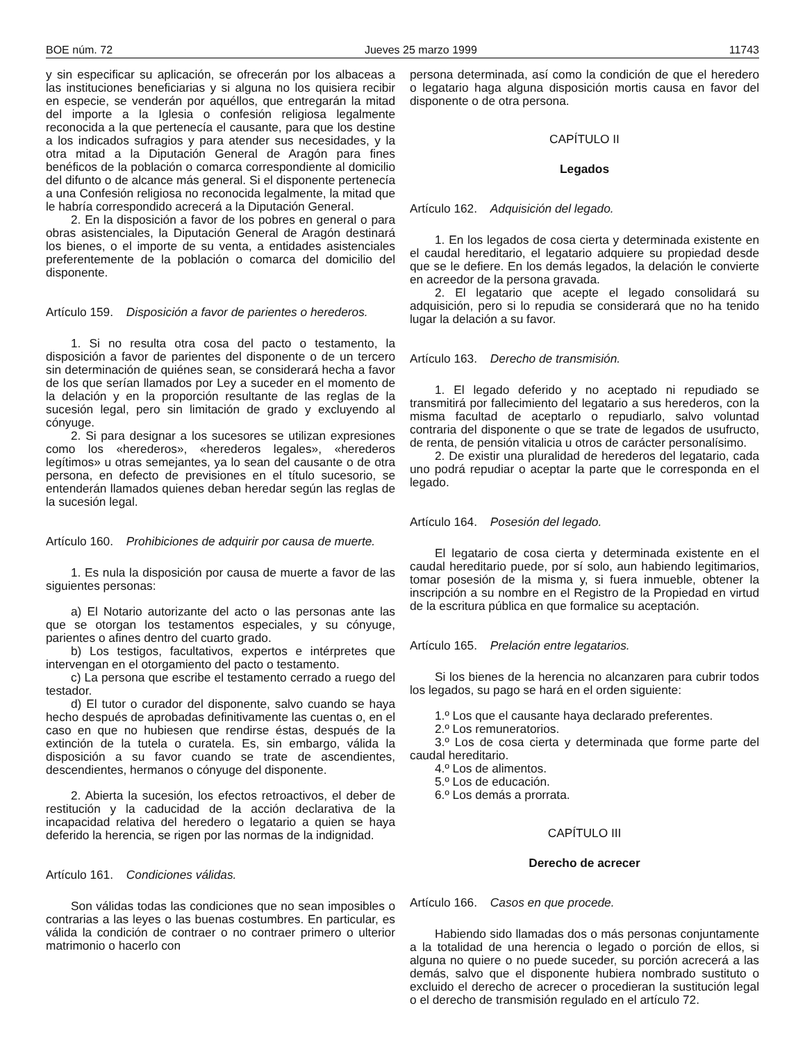BOE núm. 72 Jueves 25 marzo 1999 11743
y sin especificar su aplicación, se ofrecerán por los albaceas a las instituciones beneficiarias y si alguna no los quisiera recibir en especie, se venderán por aquéllos, que entregarán la mitad del importe a la Iglesia o confesión religiosa legalmente reconocida a la que pertenecía el causante, para que los destine a los indicados sufragios y para atender sus necesidades, y la otra mitad a la Diputación General de Aragón para fines benéficos de la población o comarca correspondiente al domicilio del difunto o de alcance más general. Si el disponente pertenecía a una Confesión religiosa no reconocida legalmente, la mitad que le habría correspondido acrecerá a la Diputación General.
2. En la disposición a favor de los pobres en general o para obras asistenciales, la Diputación General de Aragón destinará los bienes, o el importe de su venta, a entidades asistenciales preferentemente de la población o comarca del domicilio del disponente.
Artículo 159. Disposición a favor de parientes o herederos.
1. Si no resulta otra cosa del pacto o testamento, la disposición a favor de parientes del disponente o de un tercero sin determinación de quiénes sean, se considerará hecha a favor de los que serían llamados por Ley a suceder en el momento de la delación y en la proporción resultante de las reglas de la sucesión legal, pero sin limitación de grado y excluyendo al cónyuge.
2. Si para designar a los sucesores se utilizan expresiones como los «herederos», «herederos legales», «herederos legítimos» u otras semejantes, ya lo sean del causante o de otra persona, en defecto de previsiones en el título sucesorio, se entenderán llamados quienes deban heredar según las reglas de la sucesión legal.
Artículo 160. Prohibiciones de adquirir por causa de muerte.
1. Es nula la disposición por causa de muerte a favor de las siguientes personas:
a) El Notario autorizante del acto o las personas ante las que se otorgan los testamentos especiales, y su cónyuge, parientes o afines dentro del cuarto grado.
b) Los testigos, facultativos, expertos e intérpretes que intervengan en el otorgamiento del pacto o testamento.
c) La persona que escribe el testamento cerrado a ruego del testador.
d) El tutor o curador del disponente, salvo cuando se haya hecho después de aprobadas definitivamente las cuentas o, en el caso en que no hubiesen que rendirse éstas, después de la extinción de la tutela o curatela. Es, sin embargo, válida la disposición a su favor cuando se trate de ascendientes, descendientes, hermanos o cónyuge del disponente.
2. Abierta la sucesión, los efectos retroactivos, el deber de restitución y la caducidad de la acción declarativa de la incapacidad relativa del heredero o legatario a quien se haya deferido la herencia, se rigen por las normas de la indignidad.
Artículo 161. Condiciones válidas.
Son válidas todas las condiciones que no sean imposibles o contrarias a las leyes o las buenas costumbres. En particular, es válida la condición de contraer o no contraer primero o ulterior matrimonio o hacerlo con
persona determinada, así como la condición de que el heredero o legatario haga alguna disposición mortis causa en favor del disponente o de otra persona.
CAPÍTULO II
Legados
Artículo 162. Adquisición del legado.
1. En los legados de cosa cierta y determinada existente en el caudal hereditario, el legatario adquiere su propiedad desde que se le defiere. En los demás legados, la delación le convierte en acreedor de la persona gravada.
2. El legatario que acepte el legado consolidará su adquisición, pero si lo repudia se considerará que no ha tenido lugar la delación a su favor.
Artículo 163. Derecho de transmisión.
1. El legado deferido y no aceptado ni repudiado se transmitirá por fallecimiento del legatario a sus herederos, con la misma facultad de aceptarlo o repudiarlo, salvo voluntad contraria del disponente o que se trate de legados de usufructo, de renta, de pensión vitalicia u otros de carácter personalísimo.
2. De existir una pluralidad de herederos del legatario, cada uno podrá repudiar o aceptar la parte que le corresponda en el legado.
Artículo 164. Posesión del legado.
El legatario de cosa cierta y determinada existente en el caudal hereditario puede, por sí solo, aun habiendo legitimarios, tomar posesión de la misma y, si fuera inmueble, obtener la inscripción a su nombre en el Registro de la Propiedad en virtud de la escritura pública en que formalice su aceptación.
Artículo 165. Prelación entre legatarios.
Si los bienes de la herencia no alcanzaren para cubrir todos los legados, su pago se hará en el orden siguiente:
1.º Los que el causante haya declarado preferentes.
2.º Los remuneratorios.
3.º Los de cosa cierta y determinada que forme parte del caudal hereditario.
4.º Los de alimentos.
5.º Los de educación.
6.º Los demás a prorrata.
CAPÍTULO III
Derecho de acrecer
Artículo 166. Casos en que procede.
Habiendo sido llamadas dos o más personas conjuntamente a la totalidad de una herencia o legado o porción de ellos, si alguna no quiere o no puede suceder, su porción acrecerá a las demás, salvo que el disponente hubiera nombrado sustituto o excluido el derecho de acrecer o procedieran la sustitución legal o el derecho de transmisión regulado en el artículo 72.